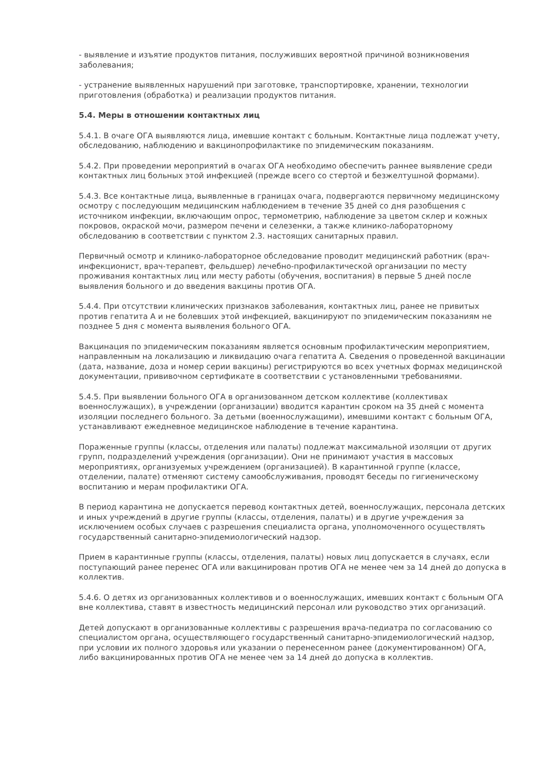- выявление и изъятие продуктов питания, послуживших вероятной причиной возникновения заболевания;
- устранение выявленных нарушений при заготовке, транспортировке, хранении, технологии приготовления (обработка) и реализации продуктов питания.
5.4. Меры в отношении контактных лиц
5.4.1. В очаге ОГА выявляются лица, имевшие контакт с больным. Контактные лица подлежат учету, обследованию, наблюдению и вакцинопрофилактике по эпидемическим показаниям.
5.4.2. При проведении мероприятий в очагах ОГА необходимо обеспечить раннее выявление среди контактных лиц больных этой инфекцией (прежде всего со стертой и безжелтушной формами).
5.4.3. Все контактные лица, выявленные в границах очага, подвергаются первичному медицинскому осмотру с последующим медицинским наблюдением в течение 35 дней со дня разобщения с источником инфекции, включающим опрос, термометрию, наблюдение за цветом склер и кожных покровов, окраской мочи, размером печени и селезенки, а также клинико-лабораторному обследованию в соответствии с пунктом 2.3. настоящих санитарных правил.
Первичный осмотр и клинико-лабораторное обследование проводит медицинский работник (врач-инфекционист, врач-терапевт, фельдшер) лечебно-профилактической организации по месту проживания контактных лиц или месту работы (обучения, воспитания) в первые 5 дней после выявления больного и до введения вакцины против ОГА.
5.4.4. При отсутствии клинических признаков заболевания, контактных лиц, ранее не привитых против гепатита А и не болевших этой инфекцией, вакцинируют по эпидемическим показаниям не позднее 5 дня с момента выявления больного ОГА.
Вакцинация по эпидемическим показаниям является основным профилактическим мероприятием, направленным на локализацию и ликвидацию очага гепатита А. Сведения о проведенной вакцинации (дата, название, доза и номер серии вакцины) регистрируются во всех учетных формах медицинской документации, прививочном сертификате в соответствии с установленными требованиями.
5.4.5. При выявлении больного ОГА в организованном детском коллективе (коллективах военнослужащих), в учреждении (организации) вводится карантин сроком на 35 дней с момента изоляции последнего больного. За детьми (военнослужащими), имевшими контакт с больным ОГА, устанавливают ежедневное медицинское наблюдение в течение карантина.
Пораженные группы (классы, отделения или палаты) подлежат максимальной изоляции от других групп, подразделений учреждения (организации). Они не принимают участия в массовых мероприятиях, организуемых учреждением (организацией). В карантинной группе (классе, отделении, палате) отменяют систему самообслуживания, проводят беседы по гигиеническому воспитанию и мерам профилактики ОГА.
В период карантина не допускается перевод контактных детей, военнослужащих, персонала детских и иных учреждений в другие группы (классы, отделения, палаты) и в другие учреждения за исключением особых случаев с разрешения специалиста органа, уполномоченного осуществлять государственный санитарно-эпидемиологический надзор.
Прием в карантинные группы (классы, отделения, палаты) новых лиц допускается в случаях, если поступающий ранее перенес ОГА или вакцинирован против ОГА не менее чем за 14 дней до допуска в коллектив.
5.4.6. О детях из организованных коллективов и о военнослужащих, имевших контакт с больным ОГА вне коллектива, ставят в известность медицинский персонал или руководство этих организаций.
Детей допускают в организованные коллективы с разрешения врача-педиатра по согласованию со специалистом органа, осуществляющего государственный санитарно-эпидемиологический надзор, при условии их полного здоровья или указании о перенесенном ранее (документированном) ОГА, либо вакцинированных против ОГА не менее чем за 14 дней до допуска в коллектив.